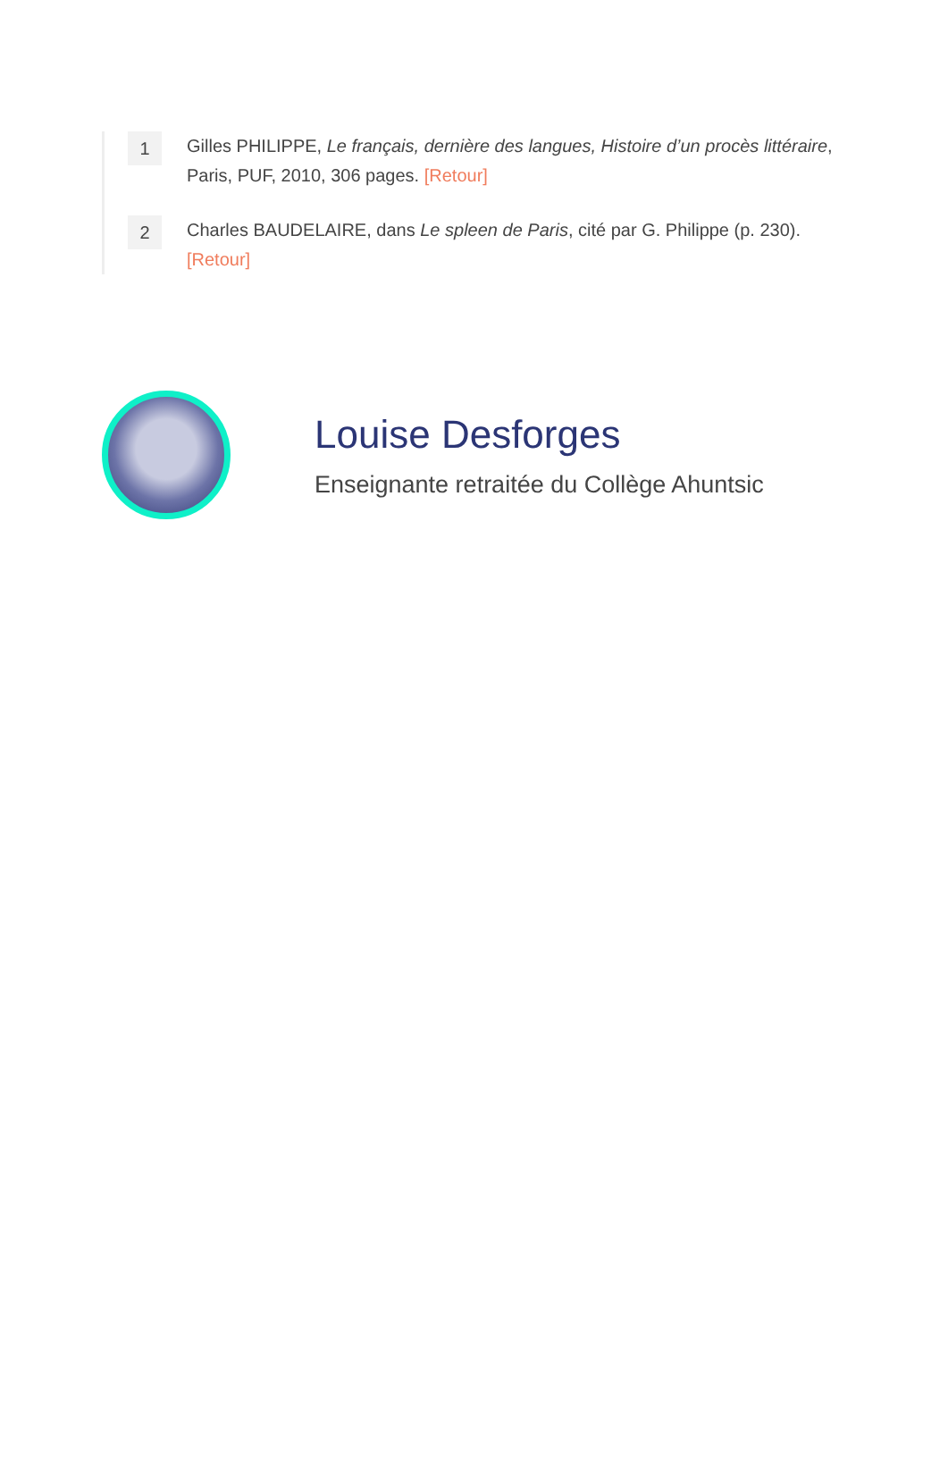1
Gilles PHILIPPE, Le français, dernière des langues, Histoire d’un procès littéraire, Paris, PUF, 2010, 306 pages. [Retour]
2
Charles BAUDELAIRE, dans Le spleen de Paris, cité par G. Philippe (p. 230). [Retour]
Louise Desforges
Enseignante retraitée du Collège Ahuntsic